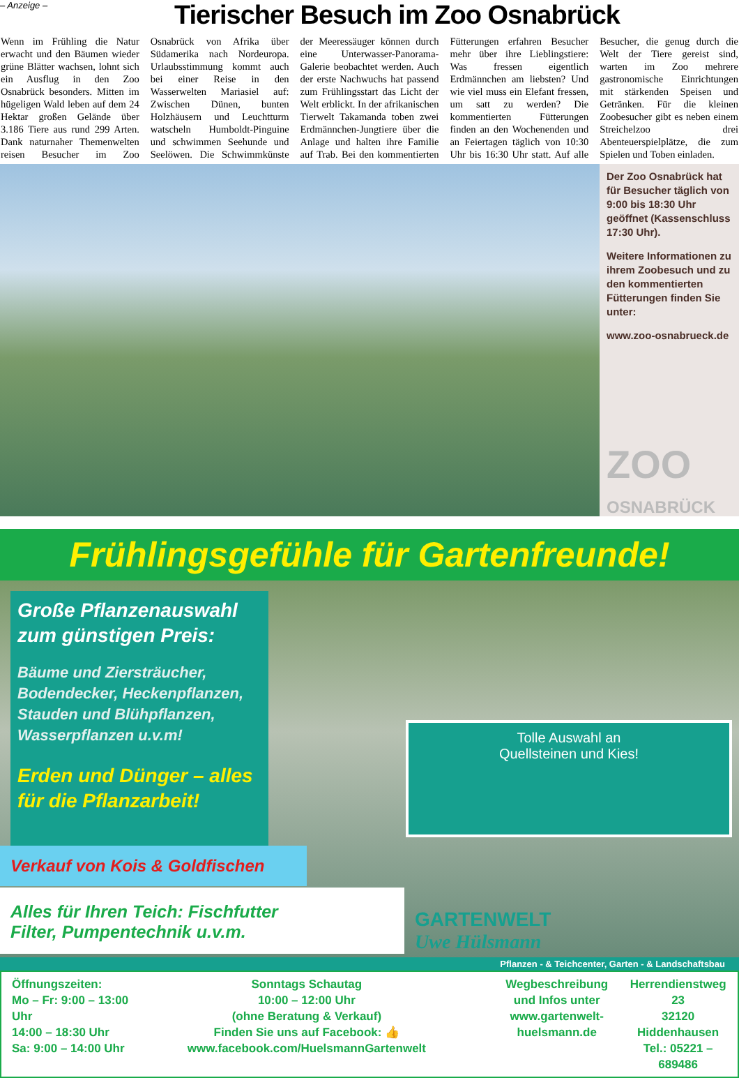– Anzeige –
Tierischer Besuch im Zoo Osnabrück
Wenn im Frühling die Natur erwacht und den Bäumen wieder grüne Blätter wachsen, lohnt sich ein Ausflug in den Zoo Osnabrück besonders. Mitten im hügeligen Wald leben auf dem 24 Hektar großen Gelände über 3.186 Tiere aus rund 299 Arten. Dank naturnaher Themenwelten reisen Besucher im Zoo Osnabrück von Afrika über Südamerika nach Nordeuropa. Urlaubsstimmung kommt auch bei einer Reise in den Wasserwelten Mariasiel auf: Zwischen Dünen, bunten Holzhäusern und Leuchtturm watscheln Humboldt-Pinguine und schwimmen Seehunde und Seelöwen. Die Schwimmkünste der Meeressäuger können durch eine Unterwasser-Panorama-Galerie beobachtet werden. Auch der erste Nachwuchs hat passend zum Frühlingsstart das Licht der Welt erblickt. In der afrikanischen Tierwelt Takamanda toben zwei Erdmännchen-Jungtiere über die Anlage und halten ihre Familie auf Trab. Bei den kommentierten Fütterungen erfahren Besucher mehr über ihre Lieblingstiere: Was fressen eigentlich Erdmännchen am liebsten? Und wie viel muss ein Elefant fressen, um satt zu werden? Die kommentierten Fütterungen finden an den Wochenenden und an Feiertagen täglich von 10:30 Uhr bis 16:30 Uhr statt. Auf alle Besucher, die genug durch die Welt der Tiere gereist sind, warten im Zoo mehrere gastronomische Einrichtungen mit stärkenden Speisen und Getränken. Für die kleinen Zoobesucher gibt es neben einem Streichelzoo drei Abenteuerspielplätze, die zum Spielen und Toben einladen.
Der Zoo Osnabrück hat für Besucher täglich von 9:00 bis 18:30 Uhr geöffnet (Kassenschluss 17:30 Uhr).
Weitere Informationen zu ihrem Zoobesuch und zu den kommentierten Fütterungen finden Sie unter:
www.zoo-osnabrueck.de
ZOO
OSNABRÜCK
Frühlingsgefühle für Gartenfreunde!
Große Pflanzenauswahl zum günstigen Preis:
Bäume und Ziersträucher, Bodendecker, Heckenpflanzen, Stauden und Blühpflanzen, Wasserpflanzen u.v.m!
Erden und Dünger – alles für die Pflanzarbeit!
Tolle Auswahl an
Quellsteinen und Kies!
Verkauf von Kois & Goldfischen
Alles für Ihren Teich: Fischfutter
Filter, Pumpentechnik u.v.m.
GARTENWELT
Uwe Hülsmann
Pflanzen - & Teichcenter, Garten - & Landschaftsbau
Öffnungszeiten:
Mo – Fr: 9:00 – 13:00 Uhr
14:00 – 18:30 Uhr
Sa: 9:00 – 14:00 Uhr
Sonntags Schautag
10:00 – 12:00 Uhr
(ohne Beratung & Verkauf)
Finden Sie uns auf Facebook: 👍 www.facebook.com/HuelsmannGartenwelt
Wegbeschreibung
und Infos unter
www.gartenwelt-huelsmann.de
Herrendienstweg 23
32120 Hiddenhausen
Tel.: 05221 – 689486